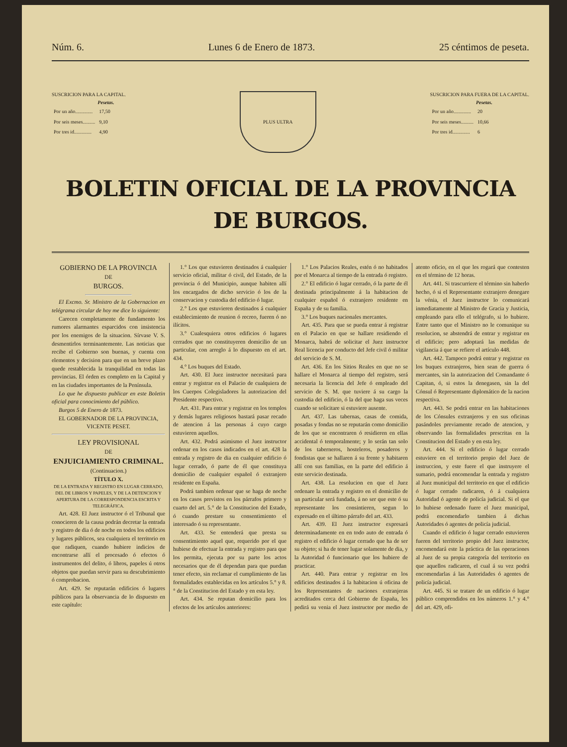Núm. 6. Lunes 6 de Enero de 1873. 25 céntimos de peseta.
SUSCRICION PARA LA CAPITAL.
| | Pesetas. |
| --- | --- |
| Por un año.............. | 17,50 |
| Por seis meses.......... | 9,10 |
| Por tres id.............. | 4,90 |
PLUS ULTRA
SUSCRICION PARA FUERA DE LA CAPITAL.
| | Pesetas. |
| --- | --- |
| Por un año.............. | 20 |
| Por seis meses.......... | 10,66 |
| Por tres id.............. | 6 |
BOLETIN OFICIAL DE LA PROVINCIA DE BURGOS.
GOBIERNO DE LA PROVINCIA
DE
BURGOS.
El Excmo. Sr. Ministro de la Gobernacion en telégrama circular de hoy me dice lo siguiente:
Carecen completamente de fundamento los rumores alarmantes esparcidos con insistencia por los enemigos de la situacion. Sírvase V. S. desmentirlos terminantemente. Las noticias que recibe el Gobierno son buenas, y cuenta con elementos y decision para que en un breve plazo quede restablecida la tranquilidad en todas las provincias. El órden es completo en la Capital y en las ciudades importantes de la Península.
Lo que he dispuesto publicar en este Boletin oficial para conocimiento del público.
Burgos 5 de Enero de 1873.
EL GOBERNADOR DE LA PROVINCIA,
VICENTE PESET.
LEY PROVISIONAL
DE
ENJUICIAMIENTO CRIMINAL.
(Continuacion.)
TÍTULO X.
DE LA ENTRADA Y REGISTRO EN LUGAR CERRADO, DEL DE LIBROS Y PAPELES, Y DE LA DETENCION Y APERTURA DE LA CORRESPONDENCIA ESCRITA Y TELEGRÁFICA.
Art. 428. El Juez instructor ó el Tribunal que conocieren de la causa podrán decretar la entrada y registro de dia ó de noche en todos los edificios y lugares públicos, sea cualquiera el territorio en que radiquen, cuando hubiere indicios de encontrarse allí el procesado ó efectos ó instrumentos del delito, ó libros, papeles ú otros objetos que puedan servir para su descubrimiento ó comprobacion.
Art. 429. Se reputarán edificios ó lugares públicos para la observancia de lo dispuesto en este capítulo:
1.° Los que estuvieren destinados á cualquier servicio oficial, militar ó civil, del Estado, de la provincia ó del Municipio, aunque habiten allí los encargados de dicho servicio ó los de la conservacion y custodia del edificio ó lugar.
2.° Los que estuvieren destinados á cualquier establecimiento de reunion ó recreo, fueren ó no ilícitos.
3.° Cualesquiera otros edificios ó lugares cerrados que no constituyeren domicilio de un particular, con arreglo á lo dispuesto en el art. 434.
4.° Los buques del Estado.
Art. 430. El Juez instructor necesitará para entrar y registrar en el Palacio de cualquiera de los Cuerpos Colegisladores la autorizacion del Presidente respectivo.
Art. 431. Para entrar y registrar en los templos y demás lugares religiosos bastará pasar recado de atencion á las personas á cuyo cargo estuvieren aquellos.
Art. 432. Podrá asimismo el Juez instructor ordenar en los casos indicados en el art. 428 la entrada y registro de dia en cualquier edificio ó lugar cerrado, ó parte de él que constituya domicilio de cualquier español ó extranjero residente en España.
Podrá tambien ordenar que se haga de noche en los casos previstos en los párrafos primero y cuarto del art. 5.° de la Constitucion del Estado, ó cuando prestare su consentimiento el interesado ó su representante.
Art. 433. Se entenderá que presta su consentimiento aquel que, requerido por el que hubiese de efectuar la entrada y registro para que los permita, ejecuta por su parte los actos necesarios que de él dependan para que puedan tener efecto, sin reclamar el cumplimiento de las formalidades establecidas en los artículos 5.° y 8.° de la Constitucion del Estado y en esta ley.
Art. 434. Se reputan domicilio para los efectos de los artículos anteriores:
1.° Los Palacios Reales, estén ó no habitados por el Monarca al tiempo de la entrada ó registro.
2.° El edificio ó lugar cerrado, ó la parte de él destinada principalmente á la habitacion de cualquier español ó extranjero residente en España y de su familia.
3.° Los buques nacionales mercantes.
Art. 435. Para que se pueda entrar á registrar en el Palacio en que se hallare residiendo el Monarca, habrá de solicitar el Juez instructor Real licencia por conducto del Jefe civil ó militar del servicio de S. M.
Art. 436. En los Sitios Reales en que no se hallare el Monarca al tiempo del registro, será necesaria la licencia del Jefe ó empleado del servicio de S. M. que tuviere á su cargo la custodia del edificio, ó la del que haga sus veces cuando se solicitare si estuviere ausente.
Art. 437. Las tabernas, casas de comida, posadas y fondas no se reputarán como domicilio de los que se encontraren ó residieren en ellas accidental ó temporalmente; y lo serán tan solo de los taberneros, hosteleros, posaderos y fondistas que se hallaren á su frente y habitaren allí con sus familias, en la parte del edificio á este servicio destinada.
Art. 438. La resolucion en que el Juez ordenare la entrada y registro en el domicilio de un particular será fundada, á no ser que este ó su representante los consintieren, segun lo expresado en el último párrafo del art. 433.
Art. 439. El Juez instructor expresará determinadamente en en todo auto de entrada ó registro el edificio ó lugar cerrado que ha de ser su objeto; si ha de tener lugar solamente de dia, y la Autoridad ó funcionario que los hubiere de practicar.
Art. 440. Para entrar y registrar en los edificios destinados á la habitacion ú oficina de los Representantes de naciones extranjeras acreditados cerca del Gobierno de España, les pedirá su venia el Juez instructor por medio de atento oficio, en el que les rogará que contesten en el término de 12 horas.
Art. 441. Si trascurriere el término sin haberlo hecho, ó si el Representante extranjero denegare la vénia, el Juez instructor lo comunicará inmediatamente al Ministro de Gracia y Justicia, empleando para ello el telégrafo, si lo hubiere. Entre tanto que el Ministro no le comunique su resolucion, se abstendrá de entrar y registrar en el edificio; pero adoptará las medidas de vigilancia á que se refiere el artículo 448.
Art. 442. Tampoco podrá entrar y registrar en los buques extranjeros, bien sean de guerra ó mercantes, sin la autorizacion del Comandante ó Capitan, ó, si estos la denegasen, sin la del Cónsul ó Representante diplomático de la nacion respectiva.
Art. 443. Se podrá entrar en las habitaciones de los Cónsules extranjeros y en sus oficinas pasándoles previamente recado de atencion, y observando las formalidades prescritas en la Constitucion del Estado y en esta ley.
Art. 444. Si el edificio ó lugar cerrado estuviere en el territorio propio del Juez de instruccion, y este fuere el que instruyere el sumario, podrá encomendar la entrada y registro al Juez municipal del territorio en que el edificio ó lugar cerrado radicaren, ó á cualquiera Autoridad ó agente de policía judicial. Si el que lo hubiese ordenado fuere el Juez municipal, podrá encomendarlo tambien á dichas Autoridades ó agentes de policía judicial.
Cuando el edificio ó lugar cerrado estuvieren fueren del territorio propio del Juez instructor, encomendará este la práctica de las operaciones al Juez de su propia categoría del territorio en que aquellos radicaren, el cual á su vez podrá encomendarlas á las Autoridades ó agentes de policía judicial.
Art. 445. Si se tratare de un edificio ó lugar público comprendidos en los números 1.° y 4.° del art. 429, ofi-